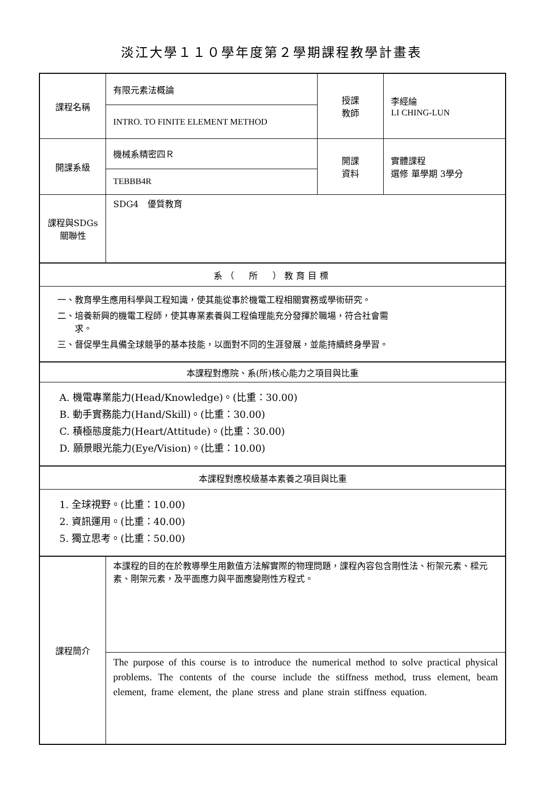淡江大學１１０學年度第２學期課程教學計畫表
| 課程名稱 | 有限元素法概論 | 授課 教師 | 李經綸 LI CHING-LUN |
| | INTRO. TO FINITE ELEMENT METHOD | | |
| 開課系級 | 機械系精密四Ｒ | 開課 資料 | 實體課程 選修 單學期 3學分 |
| | TEBBB4R | | |
| 課程與SDGs 關聯性 | SDG4 優質教育 | | |
| 系（ 所 ）教育目標 | | | |
| 一、教育學生應用科學與工程知識，使其能從事於機電工程相關實務或學術研究。 二、培養新興的機電工程師，使其專業素養與工程倫理能充分發揮於職場，符合社會需 求。 三、督促學生具備全球競爭的基本技能，以面對不同的生涯發展，並能持續終身學習。 | | | |
| 本課程對應院、系(所)核心能力之項目與比重 | | | |
| A. 機電專業能力(Head/Knowledge)。(比重：30.00) B. 動手實務能力(Hand/Skill)。(比重：30.00) C. 積極態度能力(Heart/Attitude)。(比重：30.00) D. 願景眼光能力(Eye/Vision)。(比重：10.00) | | | |
| 本課程對應校級基本素養之項目與比重 | | | |
| 1. 全球視野。(比重：10.00) 2. 資訊運用。(比重：40.00) 5. 獨立思考。(比重：50.00) | | | |
| 課程簡介 | 本課程的目的在於教導學生用數值方法解實際的物理問題，課程內容包含剛性法、桁架元素、樑元素、剛架元素，及平面應力與平面應變剛性方程式。 | | |
| | The purpose of this course is to introduce the numerical method to solve practical physical problems. The contents of the course include the stiffness method, truss element, beam element, frame element, the plane stress and plane strain stiffness equation. | | |